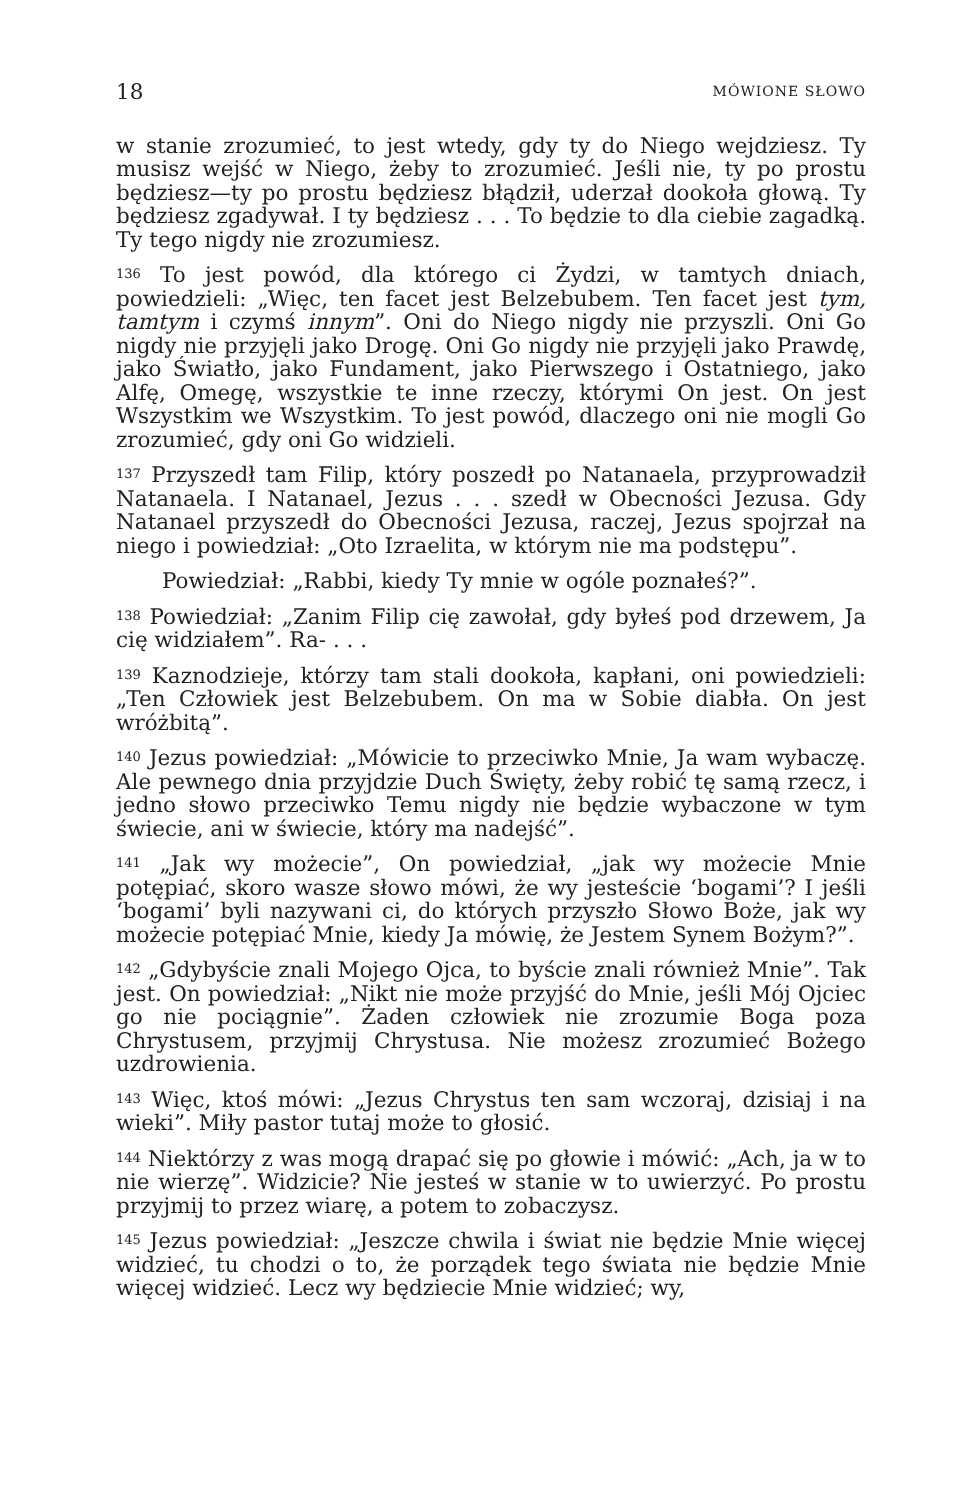18 MÓWIONE SŁOWO
w stanie zrozumieć, to jest wtedy, gdy ty do Niego wejdziesz. Ty musisz wejść w Niego, żeby to zrozumieć. Jeśli nie, ty po prostu będziesz—ty po prostu będziesz błądził, uderzał dookoła głową. Ty będziesz zgadywał. I ty będziesz . . . To będzie to dla ciebie zagadką. Ty tego nigdy nie zrozumiesz.
<sup>136</sup> To jest powód, dla którego ci Żydzi, w tamtych dniach, powiedzieli: „Więc, ten facet jest Belzebubem. Ten facet jest tym, tamtym i czymś innym”. Oni do Niego nigdy nie przyszli. Oni Go nigdy nie przyjęli jako Drogę. Oni Go nigdy nie przyjęli jako Prawdę, jako Światło, jako Fundament, jako Pierwszego i Ostatniego, jako Alfę, Omegę, wszystkie te inne rzeczy, którymi On jest. On jest Wszystkim we Wszystkim. To jest powód, dlaczego oni nie mogli Go zrozumieć, gdy oni Go widzieli.
<sup>137</sup> Przyszedł tam Filip, który poszedł po Natanaela, przyprowadził Natanaela. I Natanael, Jezus . . . szedł w Obecności Jezusa. Gdy Natanael przyszedł do Obecności Jezusa, raczej, Jezus spojrzał na niego i powiedział: „Oto Izraelita, w którym nie ma podstępu”.
Powiedział: „Rabbi, kiedy Ty mnie w ogóle poznałeś?”.
<sup>138</sup> Powiedział: „Zanim Filip cię zawołał, gdy byłeś pod drzewem, Ja cię widziałem”. Ra- . . .
<sup>139</sup> Kaznodzieje, którzy tam stali dookoła, kapłani, oni powiedzieli: „Ten Człowiek jest Belzebubem. On ma w Sobie diabła. On jest wróżbitą”.
<sup>140</sup> Jezus powiedział: „Mówicie to przeciwko Mnie, Ja wam wybaczę. Ale pewnego dnia przyjdzie Duch Święty, żeby robić tę samą rzecz, i jedno słowo przeciwko Temu nigdy nie będzie wybaczone w tym świecie, ani w świecie, który ma nadejść”.
<sup>141</sup> „Jak wy możecie”, On powiedział, „jak wy możecie Mnie potępiać, skoro wasze słowo mówi, że wy jesteście ‘bogami’? I jeśli ‘bogami’ byli nazywani ci, do których przyszło Słowo Boże, jak wy możecie potępiać Mnie, kiedy Ja mówię, że Jestem Synem Bożym?”.
<sup>142</sup> „Gdybyście znali Mojego Ojca, to byście znali również Mnie”. Tak jest. On powiedział: „Nikt nie może przyjść do Mnie, jeśli Mój Ojciec go nie pociągnie”. Żaden człowiek nie zrozumie Boga poza Chrystusem, przyjmij Chrystusa. Nie możesz zrozumieć Bożego uzdrowienia.
<sup>143</sup> Więc, ktoś mówi: „Jezus Chrystus ten sam wczoraj, dzisiaj i na wieki”. Miły pastor tutaj może to głosić.
<sup>144</sup> Niektórzy z was mogą drapać się po głowie i mówić: „Ach, ja w to nie wierzę”. Widzicie? Nie jesteś w stanie w to uwierzyć. Po prostu przyjmij to przez wiarę, a potem to zobaczysz.
<sup>145</sup> Jezus powiedział: „Jeszcze chwila i świat nie będzie Mnie więcej widzieć, tu chodzi o to, że porządek tego świata nie będzie Mnie więcej widzieć. Lecz wy będziecie Mnie widzieć; wy,